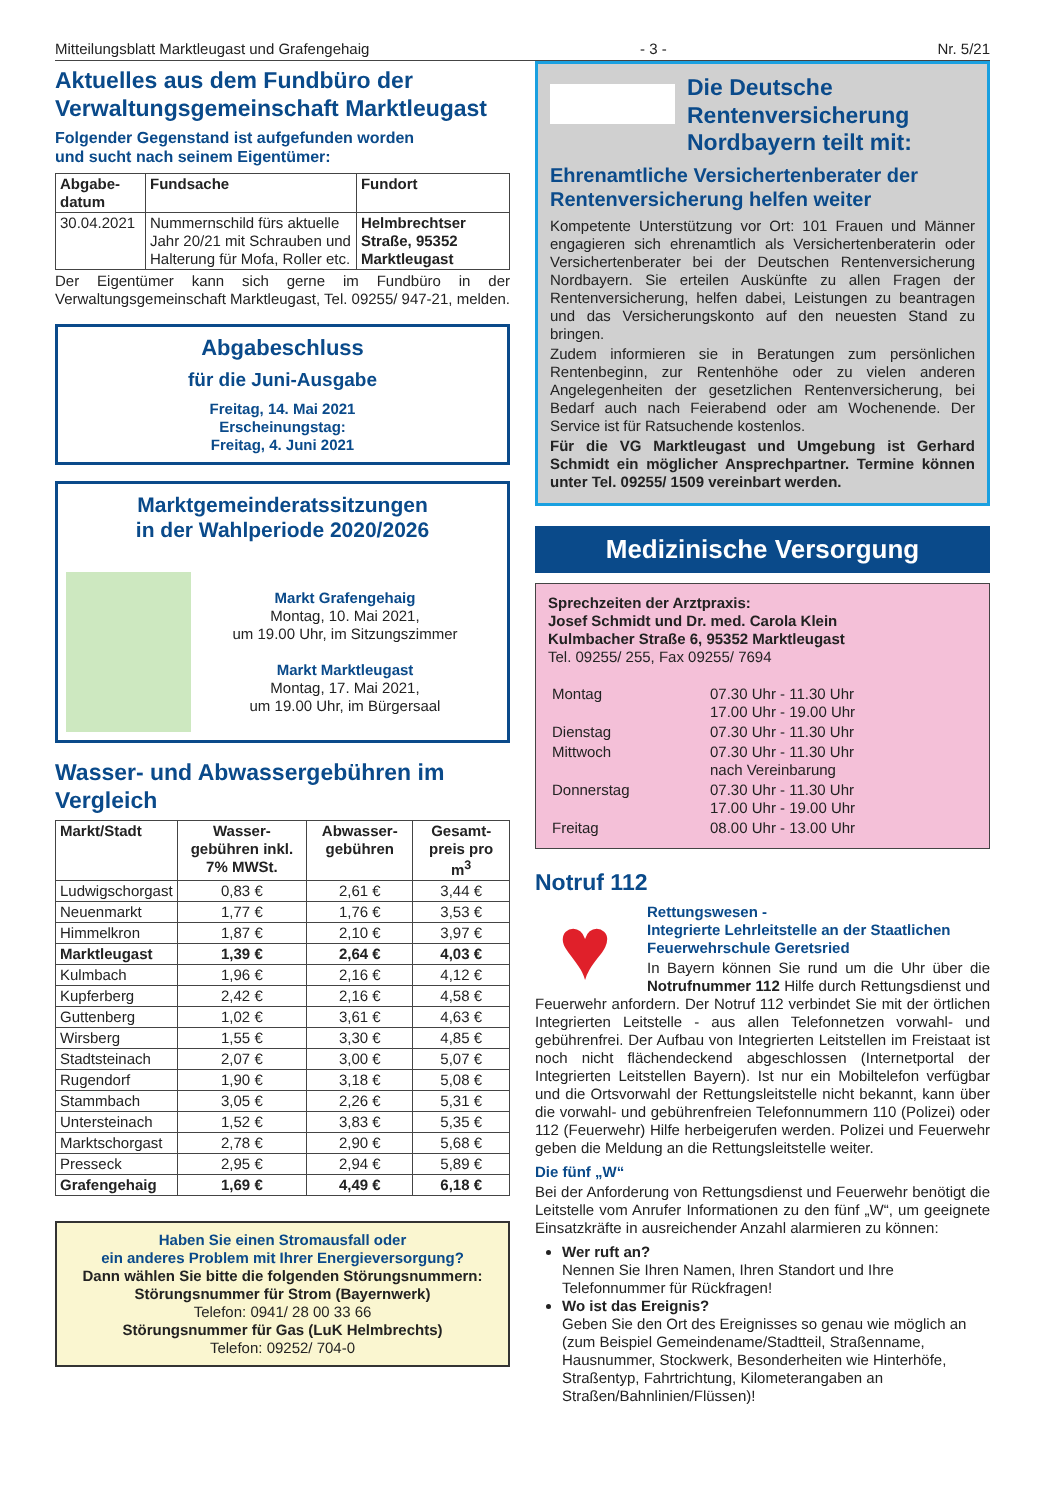Mitteilungsblatt Marktleugast und Grafengehaig - 3 - Nr. 5/21
Aktuelles aus dem Fundbüro der Verwaltungsgemeinschaft Marktleugast
Folgender Gegenstand ist aufgefunden worden
und sucht nach seinem Eigentümer:
| Abgabe-datum | Fundsache | Fundort |
| --- | --- | --- |
| 30.04.2021 | Nummernschild fürs aktuelle Jahr 20/21 mit Schrauben und Halterung für Mofa, Roller etc. | Helmbrechtser Straße, 95352 Marktleugast |
Der Eigentümer kann sich gerne im Fundbüro in der Verwaltungsgemeinschaft Marktleugast, Tel. 09255/ 947-21, melden.
Abgabeschluss
für die Juni-Ausgabe
Freitag, 14. Mai 2021
Erscheinungstag:
Freitag, 4. Juni 2021
Marktgemeinderatssitzungen
in der Wahlperiode 2020/2026
Markt Grafengehaig
Montag, 10. Mai 2021,
um 19.00 Uhr, im Sitzungszimmer
Markt Marktleugast
Montag, 17. Mai 2021,
um 19.00 Uhr, im Bürgersaal
Wasser- und Abwassergebühren im Vergleich
| Markt/Stadt | Wasser-gebühren inkl. 7% MWSt. | Abwasser-gebühren | Gesamt-preis pro m<sup>3</sup> |
| --- | --- | --- | --- |
| Ludwigschorgast | 0,83 € | 2,61 € | 3,44 € |
| Neuenmarkt | 1,77 € | 1,76 € | 3,53 € |
| Himmelkron | 1,87 € | 2,10 € | 3,97 € |
| Marktleugast | 1,39 € | 2,64 € | 4,03 € |
| Kulmbach | 1,96 € | 2,16 € | 4,12 € |
| Kupferberg | 2,42 € | 2,16 € | 4,58 € |
| Guttenberg | 1,02 € | 3,61 € | 4,63 € |
| Wirsberg | 1,55 € | 3,30 € | 4,85 € |
| Stadtsteinach | 2,07 € | 3,00 € | 5,07 € |
| Rugendorf | 1,90 € | 3,18 € | 5,08 € |
| Stammbach | 3,05 € | 2,26 € | 5,31 € |
| Untersteinach | 1,52 € | 3,83 € | 5,35 € |
| Marktschorgast | 2,78 € | 2,90 € | 5,68 € |
| Presseck | 2,95 € | 2,94 € | 5,89 € |
| Grafengehaig | 1,69 € | 4,49 € | 6,18 € |
Haben Sie einen Stromausfall oder
ein anderes Problem mit Ihrer Energieversorgung?
Dann wählen Sie bitte die folgenden Störungsnummern:
Störungsnummer für Strom (Bayernwerk)
Telefon: 0941/ 28 00 33 66
Störungsnummer für Gas (LuK Helmbrechts)
Telefon: 09252/ 704-0
Die Deutsche Rentenversicherung Nordbayern teilt mit:
Ehrenamtliche Versichertenberater der Rentenversicherung helfen weiter
Kompetente Unterstützung vor Ort: 101 Frauen und Männer engagieren sich ehrenamtlich als Versichertenberaterin oder Versichertenberater bei der Deutschen Rentenversicherung Nordbayern. Sie erteilen Auskünfte zu allen Fragen der Rentenversicherung, helfen dabei, Leistungen zu beantragen und das Versicherungskonto auf den neuesten Stand zu bringen.
Zudem informieren sie in Beratungen zum persönlichen Rentenbeginn, zur Rentenhöhe oder zu vielen anderen Angelegenheiten der gesetzlichen Rentenversicherung, bei Bedarf auch nach Feierabend oder am Wochenende. Der Service ist für Ratsuchende kostenlos.
Für die VG Marktleugast und Umgebung ist Gerhard Schmidt ein möglicher Ansprechpartner. Termine können unter Tel. 09255/ 1509 vereinbart werden.
Medizinische Versorgung
Sprechzeiten der Arztpraxis:
Josef Schmidt und Dr. med. Carola Klein
Kulmbacher Straße 6, 95352 Marktleugast
Tel. 09255/ 255, Fax 09255/ 7694
| Montag | 07.30 Uhr - 11.30 Uhr 17.00 Uhr - 19.00 Uhr |
| Dienstag | 07.30 Uhr - 11.30 Uhr |
| Mittwoch | 07.30 Uhr - 11.30 Uhr nach Vereinbarung |
| Donnerstag | 07.30 Uhr - 11.30 Uhr 17.00 Uhr - 19.00 Uhr |
| Freitag | 08.00 Uhr - 13.00 Uhr |
Notruf 112
♥
Rettungswesen -
Integrierte Lehrleitstelle an der Staatlichen Feuerwehrschule Geretsried
In Bayern können Sie rund um die Uhr über die Notrufnummer 112 Hilfe durch Rettungsdienst und Feuerwehr anfordern. Der Notruf 112 verbindet Sie mit der örtlichen Integrierten Leitstelle - aus allen Telefonnetzen vorwahl- und gebührenfrei. Der Aufbau von Integrierten Leitstellen im Freistaat ist noch nicht flächendeckend abgeschlossen (Internetportal der Integrierten Leitstellen Bayern). Ist nur ein Mobiltelefon verfügbar und die Ortsvorwahl der Rettungsleitstelle nicht bekannt, kann über die vorwahl- und gebührenfreien Telefonnummern 110 (Polizei) oder 112 (Feuerwehr) Hilfe herbeigerufen werden. Polizei und Feuerwehr geben die Meldung an die Rettungsleitstelle weiter.
Die fünf „W“
Bei der Anforderung von Rettungsdienst und Feuerwehr benötigt die Leitstelle vom Anrufer Informationen zu den fünf „W“, um geeignete Einsatzkräfte in ausreichender Anzahl alarmieren zu können:
Wer ruft an?
Nennen Sie Ihren Namen, Ihren Standort und Ihre Telefonnummer für Rückfragen!
Wo ist das Ereignis?
Geben Sie den Ort des Ereignisses so genau wie möglich an (zum Beispiel Gemeindename/Stadtteil, Straßenname, Hausnummer, Stockwerk, Besonderheiten wie Hinterhöfe, Straßentyp, Fahrtrichtung, Kilometerangaben an Straßen/Bahnlinien/Flüssen)!